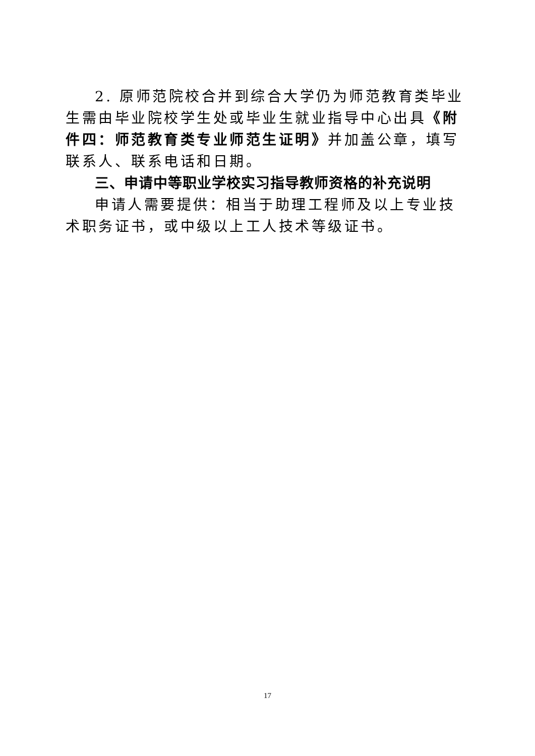2. 原师范院校合并到综合大学仍为师范教育类毕业生需由毕业院校学生处或毕业生就业指导中心出具《附件四：师范教育类专业师范生证明》并加盖公章，填写联系人、联系电话和日期。
三、申请中等职业学校实习指导教师资格的补充说明
申请人需要提供：相当于助理工程师及以上专业技术职务证书，或中级以上工人技术等级证书。
17